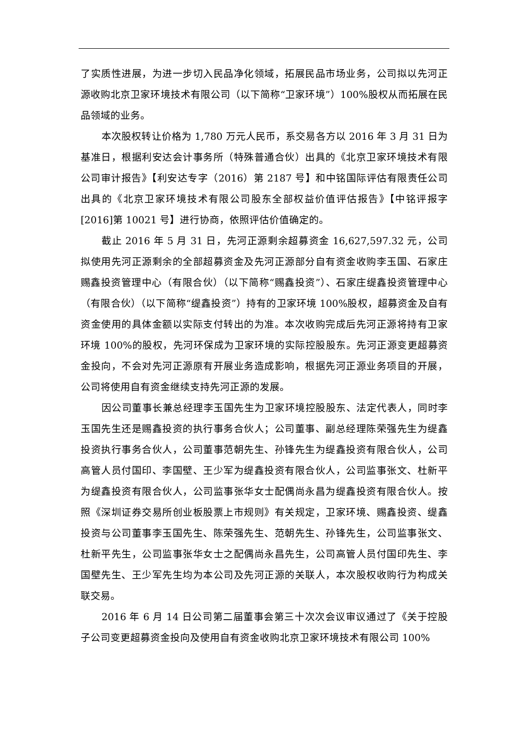了实质性进展，为进一步切入民品净化领域，拓展民品市场业务，公司拟以先河正源收购北京卫家环境技术有限公司（以下简称“卫家环境”）100%股权从而拓展在民品领域的业务。
本次股权转让价格为 1,780 万元人民币，系交易各方以 2016 年 3 月 31 日为基准日，根据利安达会计事务所（特殊普通合伙）出具的《北京卫家环境技术有限公司审计报告》【利安达专字（2016）第 2187 号】和中铭国际评估有限责任公司出具的《北京卫家环境技术有限公司股东全部权益价值评估报告》【中铭评报字[2016]第 10021 号】进行协商，依照评估价值确定的。
截止 2016 年 5 月 31 日，先河正源剩余超募资金 16,627,597.32 元，公司拟使用先河正源剩余的全部超募资金及先河正源部分自有资金收购李玉国、石家庄赐鑫投资管理中心（有限合伙）（以下简称“赐鑫投资”）、石家庄缇鑫投资管理中心（有限合伙）（以下简称“缇鑫投资”）持有的卫家环境 100%股权，超募资金及自有资金使用的具体金额以实际支付转出的为准。本次收购完成后先河正源将持有卫家环境 100%的股权，先河环保成为卫家环境的实际控股股东。先河正源变更超募资金投向，不会对先河正源原有开展业务造成影响，根据先河正源业务项目的开展，公司将使用自有资金继续支持先河正源的发展。
因公司董事长兼总经理李玉国先生为卫家环境控股股东、法定代表人，同时李玉国先生还是赐鑫投资的执行事务合伙人；公司董事、副总经理陈荣强先生为缇鑫投资执行事务合伙人，公司董事范朝先生、孙锋先生为缇鑫投资有限合伙人，公司高管人员付国印、李国壁、王少军为缇鑫投资有限合伙人，公司监事张文、杜新平为缇鑫投资有限合伙人，公司监事张华女士配偶尚永昌为缇鑫投资有限合伙人。按照《深圳证券交易所创业板股票上市规则》有关规定，卫家环境、赐鑫投资、缇鑫投资与公司董事李玉国先生、陈荣强先生、范朝先生、孙锋先生，公司监事张文、杜新平先生，公司监事张华女士之配偶尚永昌先生，公司高管人员付国印先生、李国壁先生、王少军先生均为本公司及先河正源的关联人，本次股权收购行为构成关联交易。
2016 年 6 月 14 日公司第二届董事会第三十次次会议审议通过了《关于控股子公司变更超募资金投向及使用自有资金收购北京卫家环境技术有限公司 100%